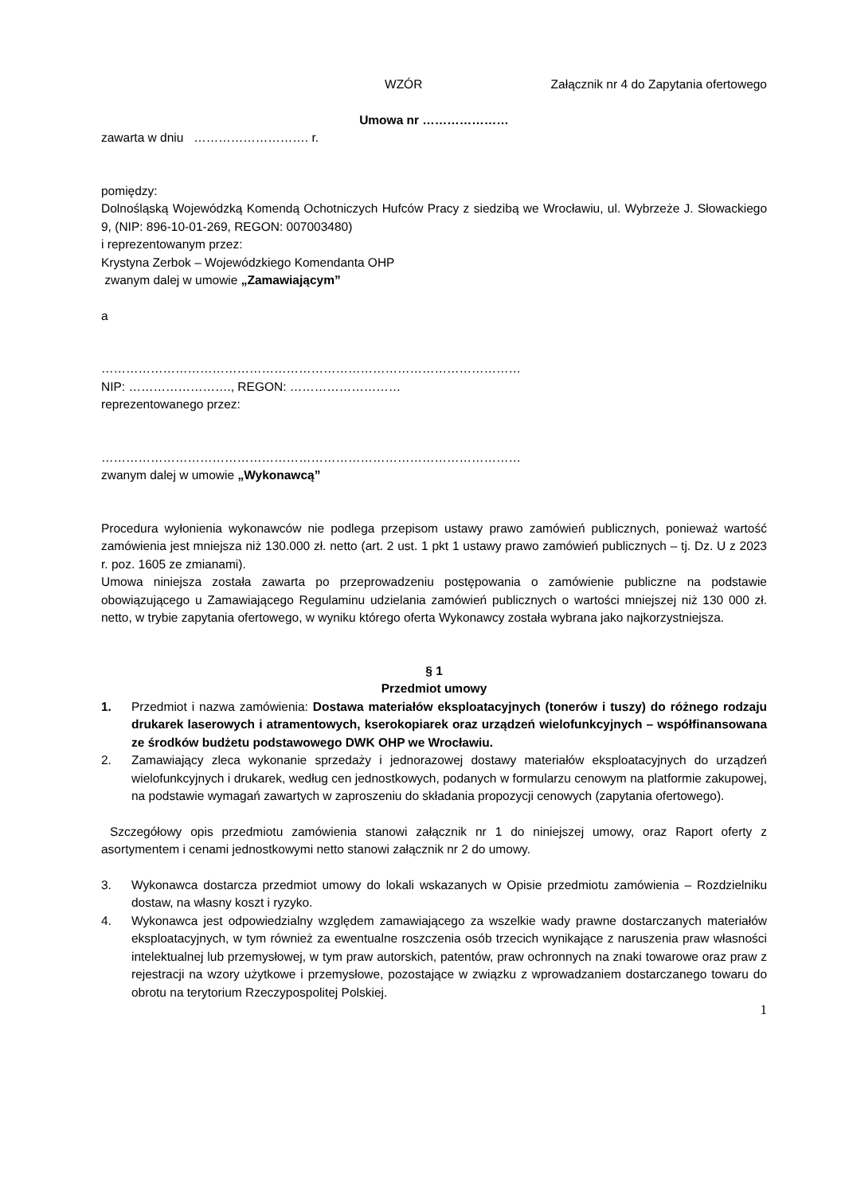WZÓR Załącznik nr 4 do Zapytania ofertowego
Umowa nr …………………
zawarta w dniu ………………………. r.
pomiędzy:
Dolnośląską Wojewódzką Komendą Ochotniczych Hufców Pracy z siedzibą we Wrocławiu, ul. Wybrzeże J. Słowackiego 9, (NIP: 896-10-01-269, REGON: 007003480)
i reprezentowanym przez:
Krystyna Zerbok – Wojewódzkiego Komendanta OHP
zwanym dalej w umowie „Zamawiającym”
a
…………………………………………………………………………………………
NIP: ……………………., REGON: ………………………
reprezentowanego przez:
…………………………………………………………………………………………
zwanym dalej w umowie „Wykonawcą”
Procedura wyłonienia wykonawców nie podlega przepisom ustawy prawo zamówień publicznych, ponieważ wartość zamówienia jest mniejsza niż 130.000 zł. netto (art. 2 ust. 1 pkt 1 ustawy prawo zamówień publicznych – tj. Dz. U z 2023 r. poz. 1605 ze zmianami).
Umowa niniejsza została zawarta po przeprowadzeniu postępowania o zamówienie publiczne na podstawie obowiązującego u Zamawiającego Regulaminu udzielania zamówień publicznych o wartości mniejszej niż 130 000 zł. netto, w trybie zapytania ofertowego, w wyniku którego oferta Wykonawcy została wybrana jako najkorzystniejsza.
§ 1
Przedmiot umowy
1. Przedmiot i nazwa zamówienia: Dostawa materiałów eksploatacyjnych (tonerów i tuszy) do różnego rodzaju drukarek laserowych i atramentowych, kserokopiarek oraz urządzeń wielofunkcyjnych – współfinansowana ze środków budżetu podstawowego DWK OHP we Wrocławiu.
2. Zamawiający zleca wykonanie sprzedaży i jednorazowej dostawy materiałów eksploatacyjnych do urządzeń wielofunkcyjnych i drukarek, według cen jednostkowych, podanych w formularzu cenowym na platformie zakupowej, na podstawie wymagań zawartych w zaproszeniu do składania propozycji cenowych (zapytania ofertowego).
Szczegółowy opis przedmiotu zamówienia stanowi załącznik nr 1 do niniejszej umowy, oraz Raport oferty z asortymentem i cenami jednostkowymi netto stanowi załącznik nr 2 do umowy.
3. Wykonawca dostarcza przedmiot umowy do lokali wskazanych w Opisie przedmiotu zamówienia – Rozdzielniku dostaw, na własny koszt i ryzyko.
4. Wykonawca jest odpowiedzialny względem zamawiającego za wszelkie wady prawne dostarczanych materiałów eksploatacyjnych, w tym również za ewentualne roszczenia osób trzecich wynikające z naruszenia praw własności intelektualnej lub przemysłowej, w tym praw autorskich, patentów, praw ochronnych na znaki towarowe oraz praw z rejestracji na wzory użytkowe i przemysłowe, pozostające w związku z wprowadzaniem dostarczanego towaru do obrotu na terytorium Rzeczypospolitej Polskiej.
1